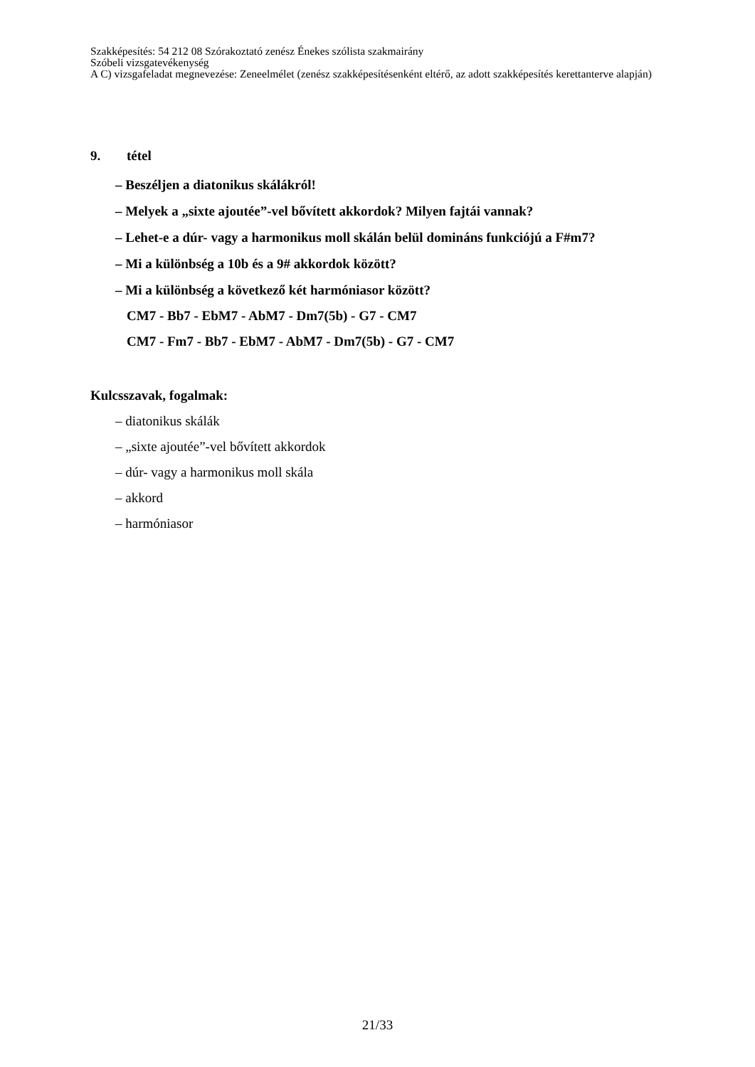Szakképesítés: 54 212 08 Szórakoztató zenész Énekes szólista szakmairány
Szóbeli vizsgatevékenység
A C) vizsgafeladat megnevezése: Zeneelmélet (zenész szakképesítésenként eltérő, az adott szakképesítés kerettanterve alapján)
9. tétel
– Beszéljen a diatonikus skálákról!
– Melyek a „sixte ajoutée”-vel bővített akkordok? Milyen fajtái vannak?
– Lehet-e a dúr- vagy a harmonikus moll skálán belül domináns funkciójú a F#m7?
– Mi a különbség a 10b és a 9# akkordok között?
– Mi a különbség a következő két harmóniasor között?
CM7 - Bb7 - EbM7 - AbM7 - Dm7(5b) - G7 - CM7
CM7 - Fm7 - Bb7 - EbM7 - AbM7 - Dm7(5b) - G7 - CM7
Kulcsszavak, fogalmak:
– diatonikus skálák
– „sixte ajoutée”-vel bővített akkordok
– dúr- vagy a harmonikus moll skála
– akkord
– harmóniasor
21/33